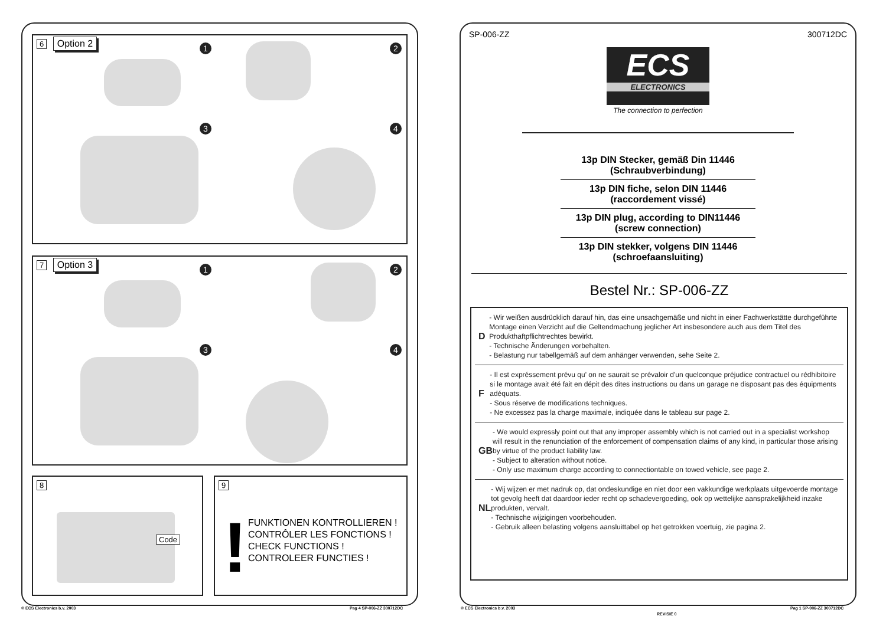6 Option 2
1 2
3 4
7 Option 3
1 2
3 4
8
Code
9
!
FUNKTIONEN KONTROLLIEREN !
CONTRÔLER LES FONCTIONS !
CHECK FUNCTIONS !
CONTROLEER FUNCTIES !
© ECS Electronics b.v. 2003 Pag 4 SP-006-ZZ 300712DC
SP-006-ZZ 300712DC
ECS
ELECTRONICS
The connection to perfection
13p DIN Stecker, gemäß Din 11446
(Schraubverbindung)
13p DIN fiche, selon DIN 11446
(raccordement vissé)
13p DIN plug, according to DIN11446
(screw connection)
13p DIN stekker, volgens DIN 11446
(schroefaansluiting)
Bestel Nr.: SP-006-ZZ
D
- Wir weißen ausdrücklich darauf hin, das eine unsachgemäße und nicht in einer Fachwerkstätte durchgeführte Montage einen Verzicht auf die Geltendmachung jeglicher Art insbesondere auch aus dem Titel des Produkthaftpflichtrechtes bewirkt.
- Technische Änderungen vorbehalten.
- Belastung nur tabellgemäß auf dem anhänger verwenden, sehe Seite 2.
F
- Il est expréssement prévu qu' on ne saurait se prévaloir d'un quelconque préjudice contractuel ou rédhibitoire si le montage avait été fait en dépit des dites instructions ou dans un garage ne disposant pas des équipments adéquats.
- Sous réserve de modifications techniques.
- Ne excessez pas la charge maximale, indiquée dans le tableau sur page 2.
GB
- We would expressly point out that any improper assembly which is not carried out in a specialist workshop will result in the renunciation of the enforcement of compensation claims of any kind, in particular those arising by virtue of the product liability law.
- Subject to alteration without notice.
- Only use maximum charge according to connectiontable on towed vehicle, see page 2.
NL
- Wij wijzen er met nadruk op, dat ondeskundige en niet door een vakkundige werkplaats uitgevoerde montage tot gevolg heeft dat daardoor ieder recht op schadevergoeding, ook op wettelijke aansprakelijkheid inzake produkten, vervalt.
- Technische wijzigingen voorbehouden.
- Gebruik alleen belasting volgens aansluittabel op het getrokken voertuig, zie pagina 2.
© ECS Electronics b.v. 2003
REVISIE 0
Pag 1 SP-006-ZZ 300712DC